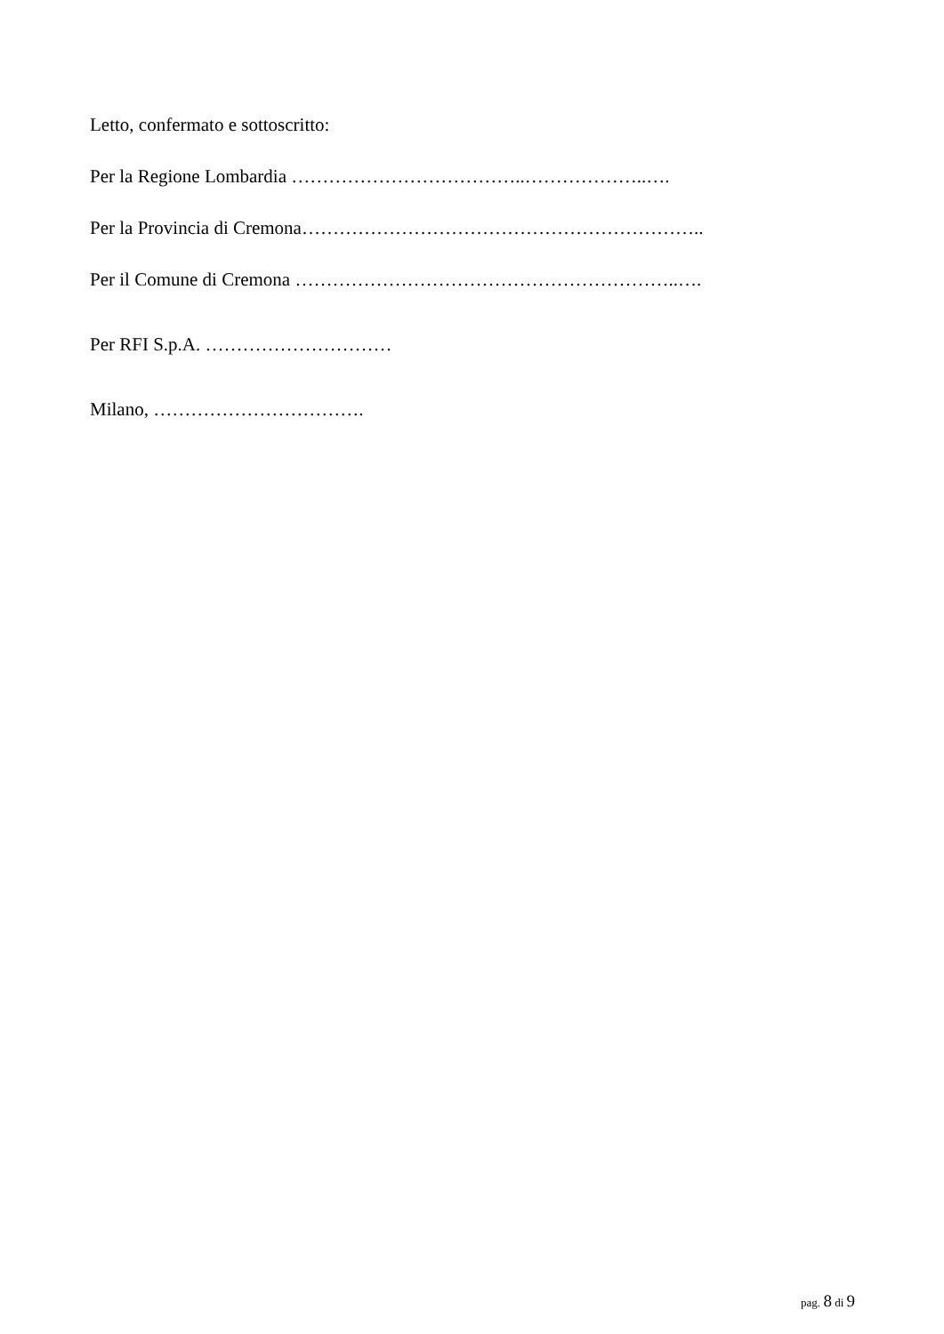Letto, confermato e sottoscritto:
Per la Regione Lombardia ………………………………..………………..….
Per la Provincia di Cremona………………………………………………………..
Per il Comune di Cremona ……………………………………………………..….
Per RFI S.p.A. …………………………
Milano, …………………………….
pag. 8 di 9